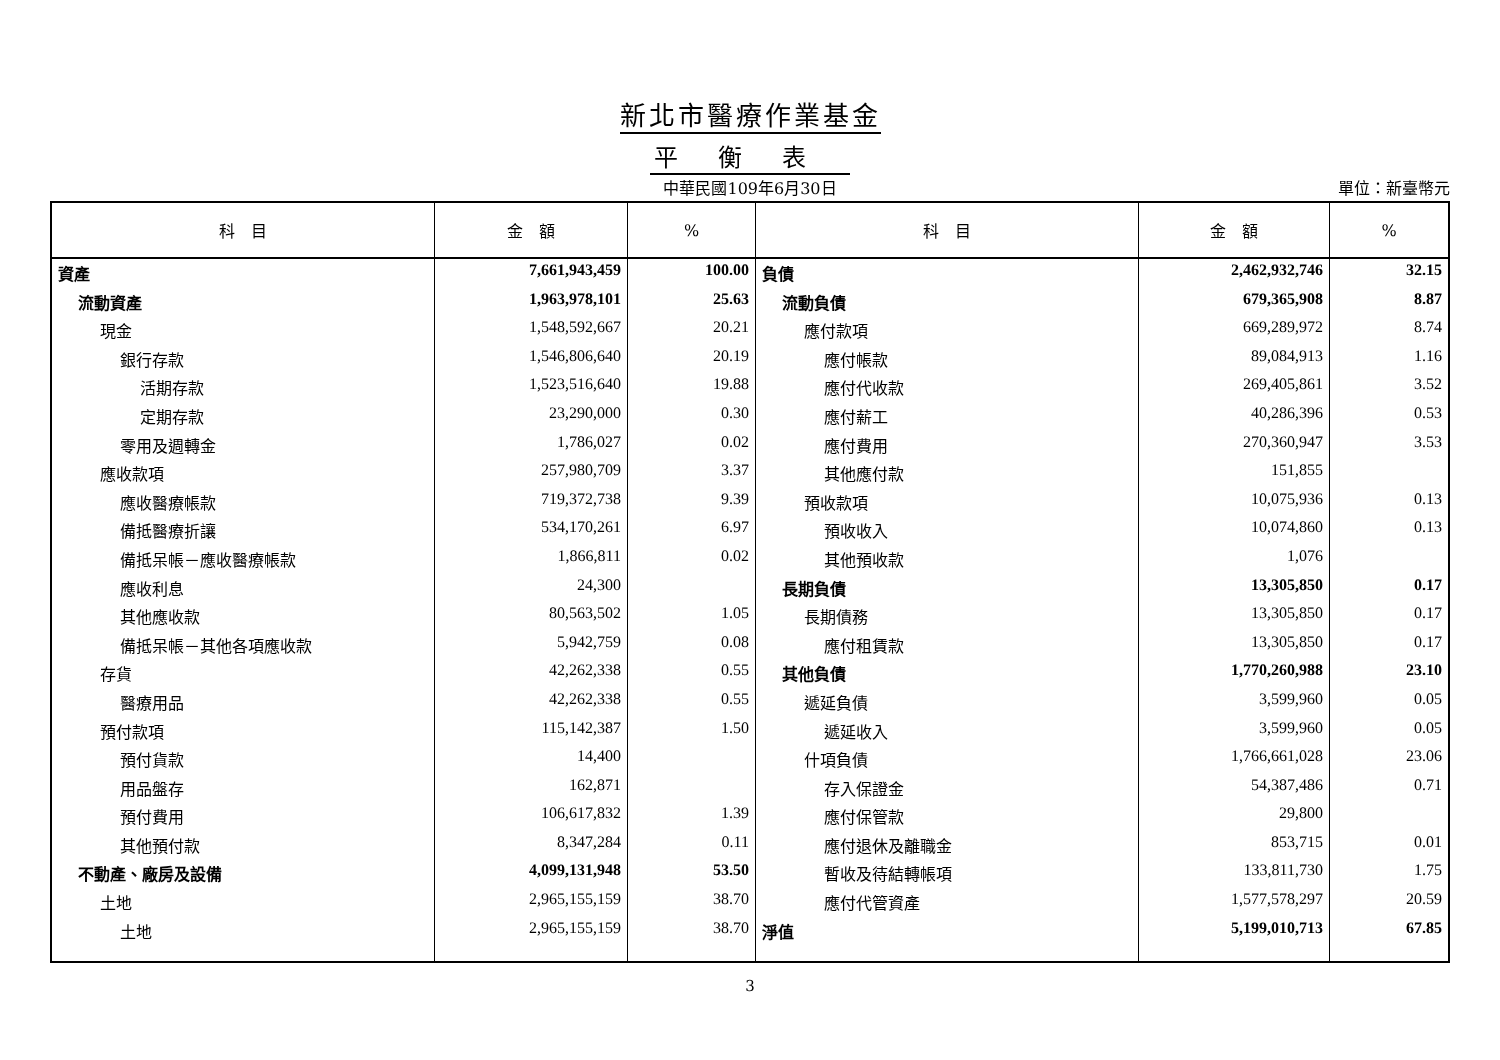新北市醫療作業基金
平衡表
中華民國109年6月30日 單位：新臺幣元
| 科 目 | 金 額 | % | 科 目 | 金 額 | % |
| --- | --- | --- | --- | --- | --- |
| 資產 | 7,661,943,459 | 100.00 | 負債 | 2,462,932,746 | 32.15 |
| 流動資產 | 1,963,978,101 | 25.63 | 流動負債 | 679,365,908 | 8.87 |
| 現金 | 1,548,592,667 | 20.21 | 應付款項 | 669,289,972 | 8.74 |
| 銀行存款 | 1,546,806,640 | 20.19 | 應付帳款 | 89,084,913 | 1.16 |
| 活期存款 | 1,523,516,640 | 19.88 | 應付代收款 | 269,405,861 | 3.52 |
| 定期存款 | 23,290,000 | 0.30 | 應付薪工 | 40,286,396 | 0.53 |
| 零用及週轉金 | 1,786,027 | 0.02 | 應付費用 | 270,360,947 | 3.53 |
| 應收款項 | 257,980,709 | 3.37 | 其他應付款 | 151,855 | |
| 應收醫療帳款 | 719,372,738 | 9.39 | 預收款項 | 10,075,936 | 0.13 |
| 備抵醫療折讓 | 534,170,261 | 6.97 | 預收收入 | 10,074,860 | 0.13 |
| 備抵呆帳－應收醫療帳款 | 1,866,811 | 0.02 | 其他預收款 | 1,076 | |
| 應收利息 | 24,300 | | 長期負債 | 13,305,850 | 0.17 |
| 其他應收款 | 80,563,502 | 1.05 | 長期債務 | 13,305,850 | 0.17 |
| 備抵呆帳－其他各項應收款 | 5,942,759 | 0.08 | 應付租賃款 | 13,305,850 | 0.17 |
| 存貨 | 42,262,338 | 0.55 | 其他負債 | 1,770,260,988 | 23.10 |
| 醫療用品 | 42,262,338 | 0.55 | 遞延負債 | 3,599,960 | 0.05 |
| 預付款項 | 115,142,387 | 1.50 | 遞延收入 | 3,599,960 | 0.05 |
| 預付貨款 | 14,400 | | 什項負債 | 1,766,661,028 | 23.06 |
| 用品盤存 | 162,871 | | 存入保證金 | 54,387,486 | 0.71 |
| 預付費用 | 106,617,832 | 1.39 | 應付保管款 | 29,800 | |
| 其他預付款 | 8,347,284 | 0.11 | 應付退休及離職金 | 853,715 | 0.01 |
| 不動產、廠房及設備 | 4,099,131,948 | 53.50 | 暫收及待結轉帳項 | 133,811,730 | 1.75 |
| 土地 | 2,965,155,159 | 38.70 | 應付代管資產 | 1,577,578,297 | 20.59 |
| 土地 | 2,965,155,159 | 38.70 | 淨值 | 5,199,010,713 | 67.85 |
3